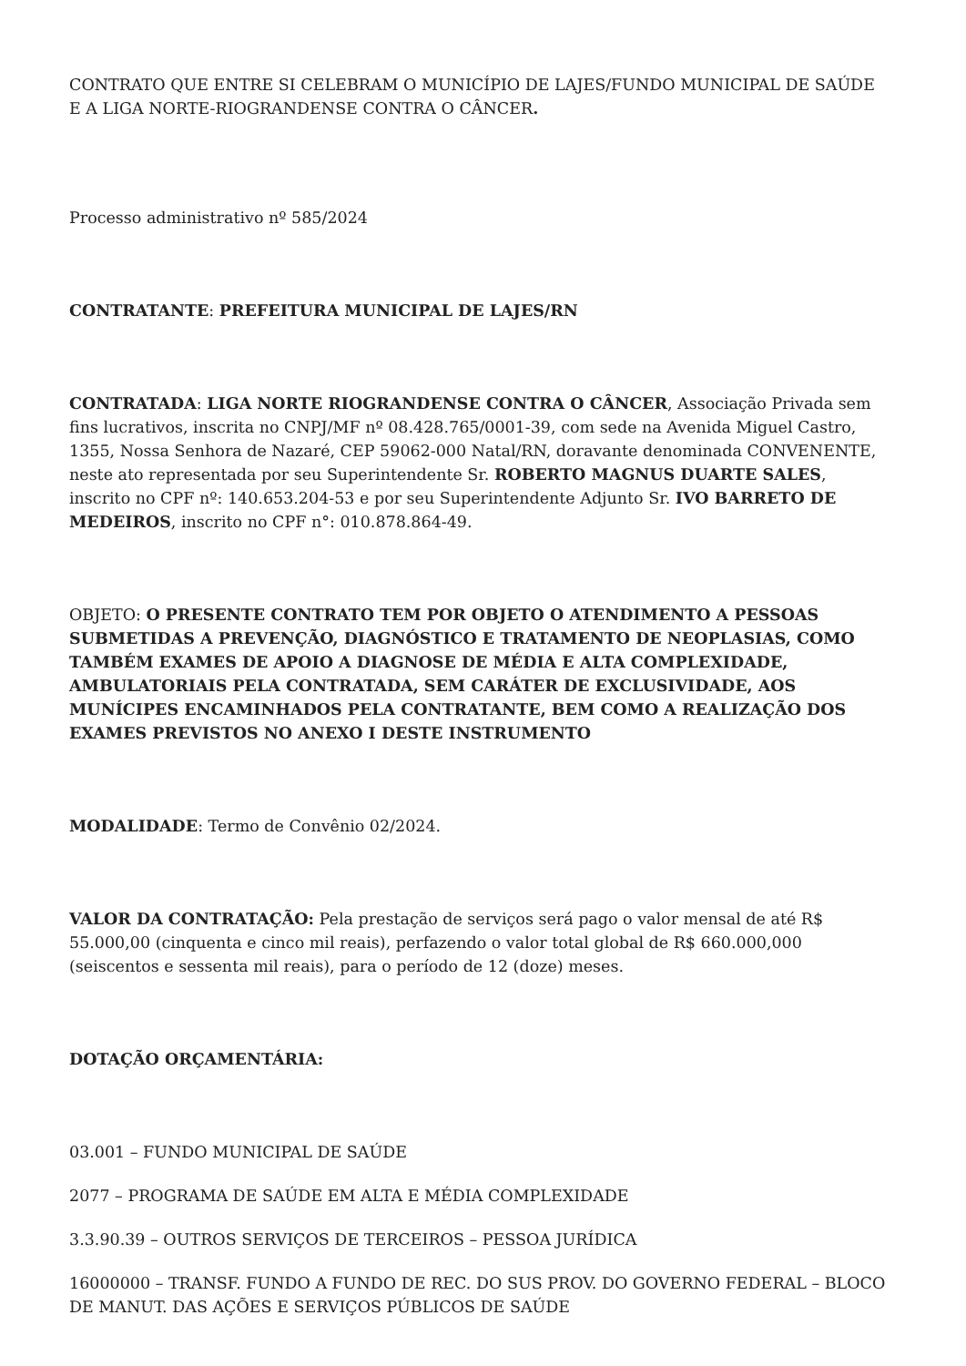CONTRATO QUE ENTRE SI CELEBRAM O MUNICÍPIO DE LAJES/FUNDO MUNICIPAL DE SAÚDE E A LIGA NORTE-RIOGRANDENSE CONTRA O CÂNCER.
Processo administrativo nº 585/2024
CONTRATANTE: PREFEITURA MUNICIPAL DE LAJES/RN
CONTRATADA: LIGA NORTE RIOGRANDENSE CONTRA O CÂNCER, Associação Privada sem fins lucrativos, inscrita no CNPJ/MF nº 08.428.765/0001-39, com sede na Avenida Miguel Castro, 1355, Nossa Senhora de Nazaré, CEP 59062-000 Natal/RN, doravante denominada CONVENENTE, neste ato representada por seu Superintendente Sr. ROBERTO MAGNUS DUARTE SALES, inscrito no CPF nº: 140.653.204-53 e por seu Superintendente Adjunto Sr. IVO BARRETO DE MEDEIROS, inscrito no CPF n°: 010.878.864-49.
OBJETO: O PRESENTE CONTRATO TEM POR OBJETO O ATENDIMENTO A PESSOAS SUBMETIDAS A PREVENÇÃO, DIAGNÓSTICO E TRATAMENTO DE NEOPLASIAS, COMO TAMBÉM EXAMES DE APOIO A DIAGNOSE DE MÉDIA E ALTA COMPLEXIDADE, AMBULATORIAIS PELA CONTRATADA, SEM CARÁTER DE EXCLUSIVIDADE, AOS MUNÍCIPES ENCAMINHADOS PELA CONTRATANTE, BEM COMO A REALIZAÇÃO DOS EXAMES PREVISTOS NO ANEXO I DESTE INSTRUMENTO
MODALIDADE: Termo de Convênio 02/2024.
VALOR DA CONTRATAÇÃO: Pela prestação de serviços será pago o valor mensal de até R$ 55.000,00 (cinquenta e cinco mil reais), perfazendo o valor total global de R$ 660.000,000 (seiscentos e sessenta mil reais), para o período de 12 (doze) meses.
DOTAÇÃO ORÇAMENTÁRIA:
03.001 – FUNDO MUNICIPAL DE SAÚDE
2077 – PROGRAMA DE SAÚDE EM ALTA E MÉDIA COMPLEXIDADE
3.3.90.39 – OUTROS SERVIÇOS DE TERCEIROS – PESSOA JURÍDICA
16000000 – TRANSF. FUNDO A FUNDO DE REC. DO SUS PROV. DO GOVERNO FEDERAL – BLOCO DE MANUT. DAS AÇÕES E SERVIÇOS PÚBLICOS DE SAÚDE